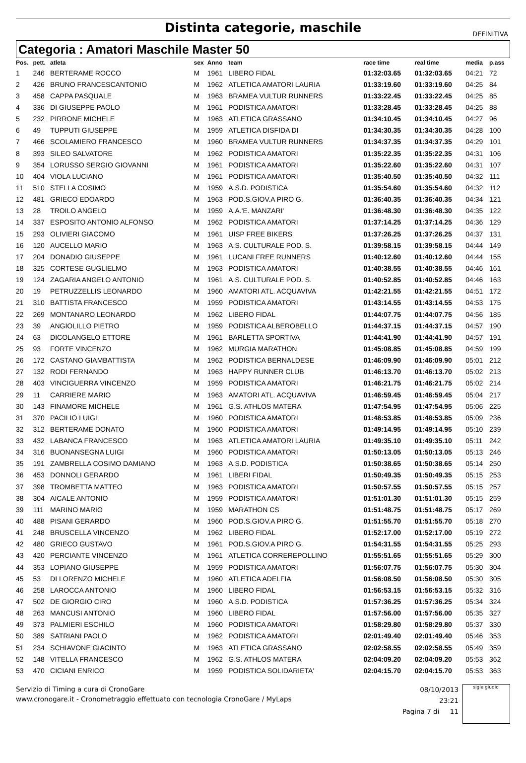Distinta categorie, maschile
DEFINITIVA
Categoria : Amatori Maschile Master 50
| Pos. | pett. | atleta | sex | Anno | team | race time | real time | media | p.ass |
| --- | --- | --- | --- | --- | --- | --- | --- | --- | --- |
| 1 | 246 | BERTERAME ROCCO | M | 1961 | LIBERO FIDAL | 01:32:03.65 | 01:32:03.65 | 04:21 | 72 |
| 2 | 426 | BRUNO FRANCESCANTONIO | M | 1962 | ATLETICA AMATORI LAURIA | 01:33:19.60 | 01:33:19.60 | 04:25 | 84 |
| 3 | 458 | CAPPA PASQUALE | M | 1963 | BRAMEA VULTUR RUNNERS | 01:33:22.45 | 01:33:22.45 | 04:25 | 85 |
| 4 | 336 | DI GIUSEPPE PAOLO | M | 1961 | PODISTICA AMATORI | 01:33:28.45 | 01:33:28.45 | 04:25 | 88 |
| 5 | 232 | PIRRONE MICHELE | M | 1963 | ATLETICA GRASSANO | 01:34:10.45 | 01:34:10.45 | 04:27 | 96 |
| 6 | 49 | TUPPUTI GIUSEPPE | M | 1959 | ATLETICA DISFIDA DI | 01:34:30.35 | 01:34:30.35 | 04:28 | 100 |
| 7 | 466 | SCOLAMIERO FRANCESCO | M | 1960 | BRAMEA VULTUR RUNNERS | 01:34:37.35 | 01:34:37.35 | 04:29 | 101 |
| 8 | 393 | SILEO SALVATORE | M | 1962 | PODISTICA AMATORI | 01:35:22.35 | 01:35:22.35 | 04:31 | 106 |
| 9 | 354 | LORUSSO SERGIO GIOVANNI | M | 1961 | PODISTICA AMATORI | 01:35:22.60 | 01:35:22.60 | 04:31 | 107 |
| 10 | 404 | VIOLA LUCIANO | M | 1961 | PODISTICA AMATORI | 01:35:40.50 | 01:35:40.50 | 04:32 | 111 |
| 11 | 510 | STELLA COSIMO | M | 1959 | A.S.D. PODISTICA | 01:35:54.60 | 01:35:54.60 | 04:32 | 112 |
| 12 | 481 | GRIECO EDOARDO | M | 1963 | POD.S.GIOV.A PIRO G. | 01:36:40.35 | 01:36:40.35 | 04:34 | 121 |
| 13 | 28 | TROILO ANGELO | M | 1959 | A.A.'E. MANZARI' | 01:36:48.30 | 01:36:48.30 | 04:35 | 122 |
| 14 | 337 | ESPOSITO ANTONIO ALFONSO | M | 1962 | PODISTICA AMATORI | 01:37:14.25 | 01:37:14.25 | 04:36 | 129 |
| 15 | 293 | OLIVIERI GIACOMO | M | 1961 | UISP FREE BIKERS | 01:37:26.25 | 01:37:26.25 | 04:37 | 131 |
| 16 | 120 | AUCELLO MARIO | M | 1963 | A.S. CULTURALE POD. S. | 01:39:58.15 | 01:39:58.15 | 04:44 | 149 |
| 17 | 204 | DONADIO GIUSEPPE | M | 1961 | LUCANI FREE RUNNERS | 01:40:12.60 | 01:40:12.60 | 04:44 | 155 |
| 18 | 325 | CORTESE GUGLIELMO | M | 1963 | PODISTICA AMATORI | 01:40:38.55 | 01:40:38.55 | 04:46 | 161 |
| 19 | 124 | ZAGARIA ANGELO ANTONIO | M | 1961 | A.S. CULTURALE POD. S. | 01:40:52.85 | 01:40:52.85 | 04:46 | 163 |
| 20 | 19 | PETRUZZELLIS LEONARDO | M | 1960 | AMATORI ATL. ACQUAVIVA | 01:42:21.55 | 01:42:21.55 | 04:51 | 172 |
| 21 | 310 | BATTISTA FRANCESCO | M | 1959 | PODISTICA AMATORI | 01:43:14.55 | 01:43:14.55 | 04:53 | 175 |
| 22 | 269 | MONTANARO LEONARDO | M | 1962 | LIBERO FIDAL | 01:44:07.75 | 01:44:07.75 | 04:56 | 185 |
| 23 | 39 | ANGIOLILLO PIETRO | M | 1959 | PODISTICA ALBEROBELLO | 01:44:37.15 | 01:44:37.15 | 04:57 | 190 |
| 24 | 63 | DICOLANGELO ETTORE | M | 1961 | BARLETTA SPORTIVA | 01:44:41.90 | 01:44:41.90 | 04:57 | 191 |
| 25 | 93 | FORTE VINCENZO | M | 1962 | MURGIA MARATHON | 01:45:08.85 | 01:45:08.85 | 04:59 | 199 |
| 26 | 172 | CASTANO GIAMBATTISTA | M | 1962 | PODISTICA BERNALDESE | 01:46:09.90 | 01:46:09.90 | 05:01 | 212 |
| 27 | 132 | RODI FERNANDO | M | 1963 | HAPPY RUNNER CLUB | 01:46:13.70 | 01:46:13.70 | 05:02 | 213 |
| 28 | 403 | VINCIGUERRA VINCENZO | M | 1959 | PODISTICA AMATORI | 01:46:21.75 | 01:46:21.75 | 05:02 | 214 |
| 29 | 11 | CARRIERE MARIO | M | 1963 | AMATORI ATL. ACQUAVIVA | 01:46:59.45 | 01:46:59.45 | 05:04 | 217 |
| 30 | 143 | FINAMORE MICHELE | M | 1961 | G.S. ATHLOS MATERA | 01:47:54.95 | 01:47:54.95 | 05:06 | 225 |
| 31 | 370 | PACILIO LUIGI | M | 1960 | PODISTICA AMATORI | 01:48:53.85 | 01:48:53.85 | 05:09 | 236 |
| 32 | 312 | BERTERAME DONATO | M | 1960 | PODISTICA AMATORI | 01:49:14.95 | 01:49:14.95 | 05:10 | 239 |
| 33 | 432 | LABANCA FRANCESCO | M | 1963 | ATLETICA AMATORI LAURIA | 01:49:35.10 | 01:49:35.10 | 05:11 | 242 |
| 34 | 316 | BUONANSEGNA LUIGI | M | 1960 | PODISTICA AMATORI | 01:50:13.05 | 01:50:13.05 | 05:13 | 246 |
| 35 | 191 | ZAMBRELLA COSIMO DAMIANO | M | 1963 | A.S.D. PODISTICA | 01:50:38.65 | 01:50:38.65 | 05:14 | 250 |
| 36 | 453 | DONNOLI GERARDO | M | 1961 | LIBERI FIDAL | 01:50:49.35 | 01:50:49.35 | 05:15 | 253 |
| 37 | 398 | TROMBETTA MATTEO | M | 1963 | PODISTICA AMATORI | 01:50:57.55 | 01:50:57.55 | 05:15 | 257 |
| 38 | 304 | AICALE ANTONIO | M | 1959 | PODISTICA AMATORI | 01:51:01.30 | 01:51:01.30 | 05:15 | 259 |
| 39 | 111 | MARINO MARIO | M | 1959 | MARATHON CS | 01:51:48.75 | 01:51:48.75 | 05:17 | 269 |
| 40 | 488 | PISANI GERARDO | M | 1960 | POD.S.GIOV.A PIRO G. | 01:51:55.70 | 01:51:55.70 | 05:18 | 270 |
| 41 | 248 | BRUSCELLA VINCENZO | M | 1962 | LIBERO FIDAL | 01:52:17.00 | 01:52:17.00 | 05:19 | 272 |
| 42 | 480 | GRIECO GUSTAVO | M | 1961 | POD.S.GIOV.A PIRO G. | 01:54:31.55 | 01:54:31.55 | 05:25 | 293 |
| 43 | 420 | PERCIANTE VINCENZO | M | 1961 | ATLETICA CORREREPOLLINO | 01:55:51.65 | 01:55:51.65 | 05:29 | 300 |
| 44 | 353 | LOPIANO GIUSEPPE | M | 1959 | PODISTICA AMATORI | 01:56:07.75 | 01:56:07.75 | 05:30 | 304 |
| 45 | 53 | DI LORENZO MICHELE | M | 1960 | ATLETICA ADELFIA | 01:56:08.50 | 01:56:08.50 | 05:30 | 305 |
| 46 | 258 | LAROCCA ANTONIO | M | 1960 | LIBERO FIDAL | 01:56:53.15 | 01:56:53.15 | 05:32 | 316 |
| 47 | 502 | DE GIORGIO CIRO | M | 1960 | A.S.D. PODISTICA | 01:57:36.25 | 01:57:36.25 | 05:34 | 324 |
| 48 | 263 | MANCUSI ANTONIO | M | 1960 | LIBERO FIDAL | 01:57:56.00 | 01:57:56.00 | 05:35 | 327 |
| 49 | 373 | PALMIERI ESCHILO | M | 1960 | PODISTICA AMATORI | 01:58:29.80 | 01:58:29.80 | 05:37 | 330 |
| 50 | 389 | SATRIANI PAOLO | M | 1962 | PODISTICA AMATORI | 02:01:49.40 | 02:01:49.40 | 05:46 | 353 |
| 51 | 234 | SCHIAVONE GIACINTO | M | 1963 | ATLETICA GRASSANO | 02:02:58.55 | 02:02:58.55 | 05:49 | 359 |
| 52 | 148 | VITELLA FRANCESCO | M | 1962 | G.S. ATHLOS MATERA | 02:04:09.20 | 02:04:09.20 | 05:53 | 362 |
| 53 | 470 | CICIANI ENRICO | M | 1959 | PODISTICA SOLIDARIETA' | 02:04:15.70 | 02:04:15.70 | 05:53 | 363 |
Servizio di Timing a cura di CronoGare
www.cronogare.it - Cronometraggio effettuato con tecnologia CronoGare / MyLaps
08/10/2013 23:21
Pagina 7 di 11
sigle giudici